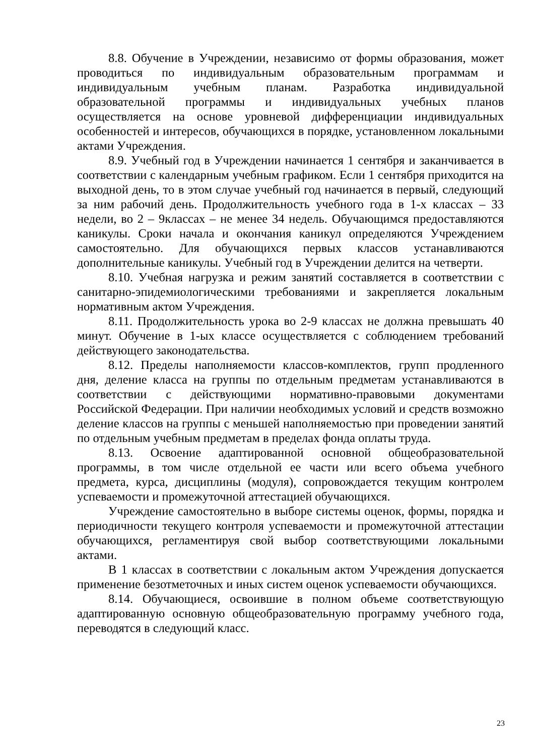8.8. Обучение в Учреждении, независимо от формы образования, может проводиться по индивидуальным образовательным программам и индивидуальным учебным планам. Разработка индивидуальной образовательной программы и индивидуальных учебных планов осуществляется на основе уровневой дифференциации индивидуальных особенностей и интересов, обучающихся в порядке, установленном локальными актами Учреждения.
8.9. Учебный год в Учреждении начинается 1 сентября и заканчивается в соответствии с календарным учебным графиком. Если 1 сентября приходится на выходной день, то в этом случае учебный год начинается в первый, следующий за ним рабочий день. Продолжительность учебного года в 1-х классах – 33 недели, во 2 – 9классах – не менее 34 недель. Обучающимся предоставляются каникулы. Сроки начала и окончания каникул определяются Учреждением самостоятельно. Для обучающихся первых классов устанавливаются дополнительные каникулы. Учебный год в Учреждении делится на четверти.
8.10. Учебная нагрузка и режим занятий составляется в соответствии с санитарно-эпидемиологическими требованиями и закрепляется локальным нормативным актом Учреждения.
8.11. Продолжительность урока во 2-9 классах не должна превышать 40 минут. Обучение в 1-ых классе осуществляется с соблюдением требований действующего законодательства.
8.12. Пределы наполняемости классов-комплектов, групп продленного дня, деление класса на группы по отдельным предметам устанавливаются в соответствии с действующими нормативно-правовыми документами Российской Федерации. При наличии необходимых условий и средств возможно деление классов на группы с меньшей наполняемостью при проведении занятий по отдельным учебным предметам в пределах фонда оплаты труда.
8.13. Освоение адаптированной основной общеобразовательной программы, в том числе отдельной ее части или всего объема учебного предмета, курса, дисциплины (модуля), сопровождается текущим контролем успеваемости и промежуточной аттестацией обучающихся.
Учреждение самостоятельно в выборе системы оценок, формы, порядка и периодичности текущего контроля успеваемости и промежуточной аттестации обучающихся, регламентируя свой выбор соответствующими локальными актами.
В 1 классах в соответствии с локальным актом Учреждения допускается применение безотметочных и иных систем оценок успеваемости обучающихся.
8.14. Обучающиеся, освоившие в полном объеме соответствующую адаптированную основную общеобразовательную программу учебного года, переводятся в следующий класс.
23